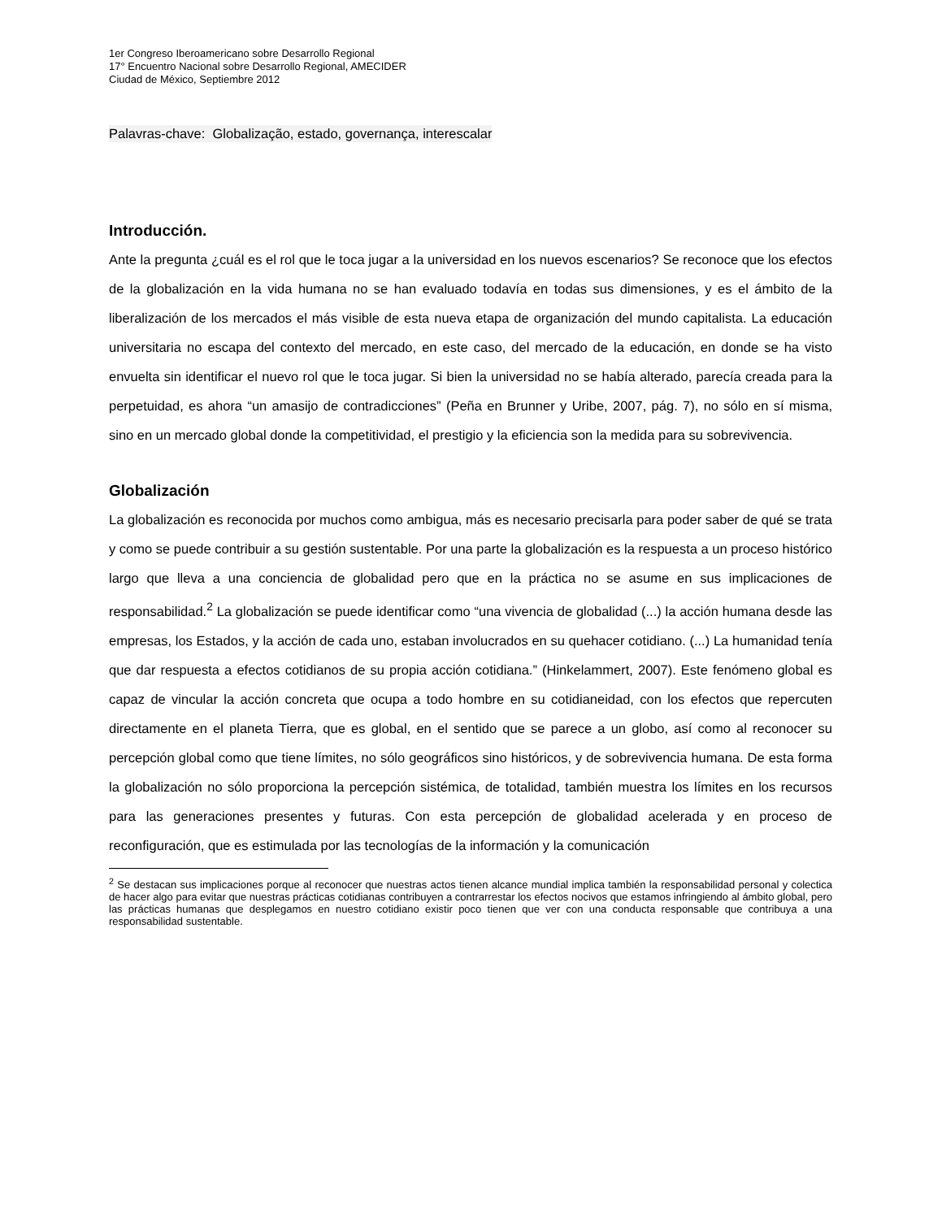1er Congreso Iberoamericano sobre Desarrollo Regional
17° Encuentro Nacional sobre Desarrollo Regional, AMECIDER
Ciudad de México, Septiembre 2012
Palavras-chave: Globalização, estado, governança, interescalar
Introducción.
Ante la pregunta ¿cuál es el rol que le toca jugar a la universidad en los nuevos escenarios? Se reconoce que los efectos de la globalización en la vida humana no se han evaluado todavía en todas sus dimensiones, y es el ámbito de la liberalización de los mercados el más visible de esta nueva etapa de organización del mundo capitalista. La educación universitaria no escapa del contexto del mercado, en este caso, del mercado de la educación, en donde se ha visto envuelta sin identificar el nuevo rol que le toca jugar. Si bien la universidad no se había alterado, parecía creada para la perpetuidad, es ahora “un amasijo de contradicciones” (Peña en Brunner y Uribe, 2007, pág. 7), no sólo en sí misma, sino en un mercado global donde la competitividad, el prestigio y la eficiencia son la medida para su sobrevivencia.
Globalización
La globalización es reconocida por muchos como ambigua, más es necesario precisarla para poder saber de qué se trata y como se puede contribuir a su gestión sustentable. Por una parte la globalización es la respuesta a un proceso histórico largo que lleva a una conciencia de globalidad pero que en la práctica no se asume en sus implicaciones de responsabilidad.<sup>2</sup> La globalización se puede identificar como “una vivencia de globalidad (...) la acción humana desde las empresas, los Estados, y la acción de cada uno, estaban involucrados en su quehacer cotidiano. (...) La humanidad tenía que dar respuesta a efectos cotidianos de su propia acción cotidiana.” (Hinkelammert, 2007). Este fenómeno global es capaz de vincular la acción concreta que ocupa a todo hombre en su cotidianeidad, con los efectos que repercuten directamente en el planeta Tierra, que es global, en el sentido que se parece a un globo, así como al reconocer su percepción global como que tiene límites, no sólo geográficos sino históricos, y de sobrevivencia humana. De esta forma la globalización no sólo proporciona la percepción sistémica, de totalidad, también muestra los límites en los recursos para las generaciones presentes y futuras. Con esta percepción de globalidad acelerada y en proceso de reconfiguración, que es estimulada por las tecnologías de la información y la comunicación
<sup>2</sup> Se destacan sus implicaciones porque al reconocer que nuestras actos tienen alcance mundial implica también la responsabilidad personal y colectica de hacer algo para evitar que nuestras prácticas cotidianas contribuyen a contrarrestar los efectos nocivos que estamos infringiendo al ámbito global, pero las prácticas humanas que desplegamos en nuestro cotidiano existir poco tienen que ver con una conducta responsable que contribuya a una responsabilidad sustentable.